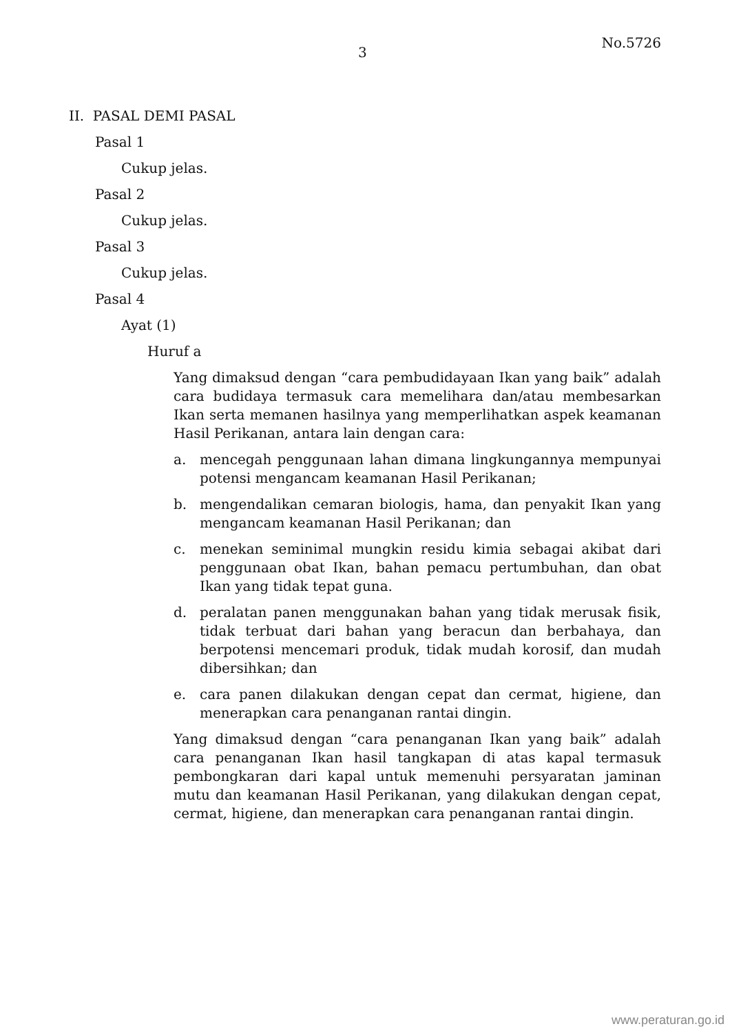3 No.5726
II. PASAL DEMI PASAL
Pasal 1
Cukup jelas.
Pasal 2
Cukup jelas.
Pasal 3
Cukup jelas.
Pasal 4
Ayat (1)
Huruf a
Yang dimaksud dengan “cara pembudidayaan Ikan yang baik” adalah cara budidaya termasuk cara memelihara dan/atau membesarkan Ikan serta memanen hasilnya yang memperlihatkan aspek keamanan Hasil Perikanan, antara lain dengan cara:
a. mencegah penggunaan lahan dimana lingkungannya mempunyai potensi mengancam keamanan Hasil Perikanan;
b. mengendalikan cemaran biologis, hama, dan penyakit Ikan yang mengancam keamanan Hasil Perikanan; dan
c. menekan seminimal mungkin residu kimia sebagai akibat dari penggunaan obat Ikan, bahan pemacu pertumbuhan, dan obat Ikan yang tidak tepat guna.
d. peralatan panen menggunakan bahan yang tidak merusak fisik, tidak terbuat dari bahan yang beracun dan berbahaya, dan berpotensi mencemari produk, tidak mudah korosif, dan mudah dibersihkan; dan
e. cara panen dilakukan dengan cepat dan cermat, higiene, dan menerapkan cara penanganan rantai dingin.
Yang dimaksud dengan “cara penanganan Ikan yang baik” adalah cara penanganan Ikan hasil tangkapan di atas kapal termasuk pembongkaran dari kapal untuk memenuhi persyaratan jaminan mutu dan keamanan Hasil Perikanan, yang dilakukan dengan cepat, cermat, higiene, dan menerapkan cara penanganan rantai dingin.
www.peraturan.go.id